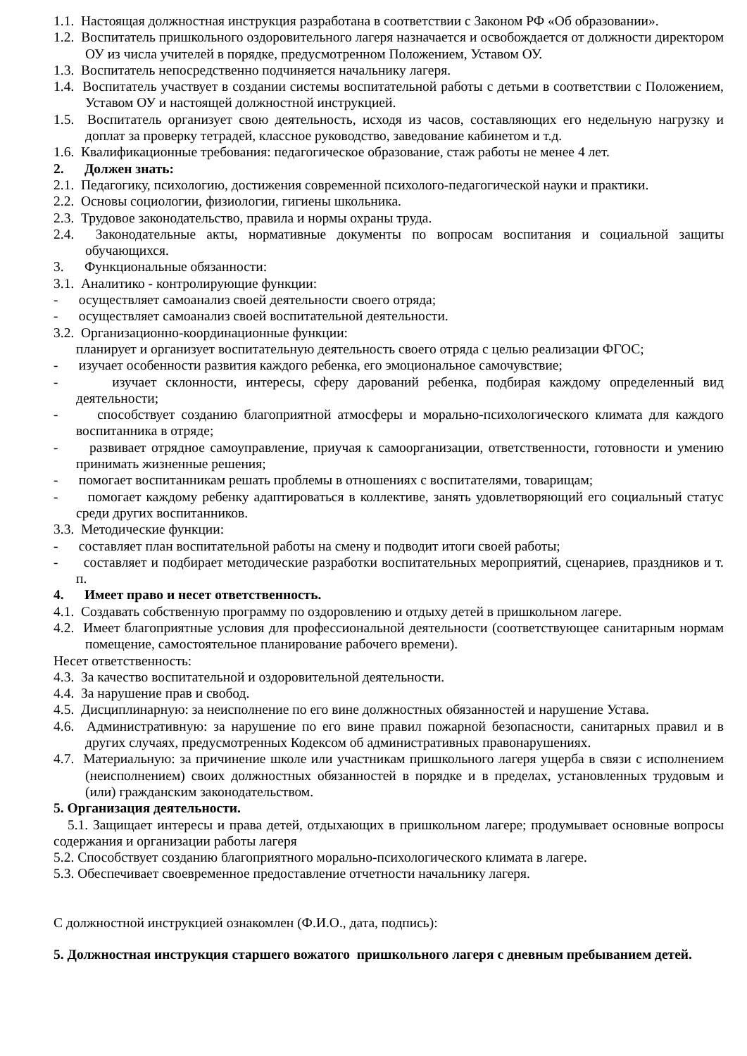1.1. Настоящая должностная инструкция разработана в соответствии с Законом РФ «Об образовании».
1.2. Воспитатель пришкольного оздоровительного лагеря назначается и освобождается от должности директором ОУ из числа учителей в порядке, предусмотренном Положением, Уставом ОУ.
1.3. Воспитатель непосредственно подчиняется начальнику лагеря.
1.4. Воспитатель участвует в создании системы воспитательной работы с детьми в соответствии с Положением, Уставом ОУ и настоящей должностной инструкцией.
1.5. Воспитатель организует свою деятельность, исходя из часов, составляющих его недельную нагрузку и доплат за проверку тетрадей, классное руководство, заведование кабинетом и т.д.
1.6. Квалификационные требования: педагогическое образование, стаж работы не менее 4 лет.
2. Должен знать:
2.1. Педагогику, психологию, достижения современной психолого-педагогической науки и практики.
2.2. Основы социологии, физиологии, гигиены школьника.
2.3. Трудовое законодательство, правила и нормы охраны труда.
2.4. Законодательные акты, нормативные документы по вопросам воспитания и социальной защиты обучающихся.
3. Функциональные обязанности:
3.1. Аналитико - контролирующие функции:
- осуществляет самоанализ своей деятельности своего отряда;
- осуществляет самоанализ своей воспитательной деятельности.
3.2. Организационно-координационные функции:
планирует и организует воспитательную деятельность своего отряда с целью реализации ФГОС;
- изучает особенности развития каждого ребенка, его эмоциональное самочувствие;
- изучает склонности, интересы, сферу дарований ребенка, подбирая каждому определенный вид деятельности;
- способствует созданию благоприятной атмосферы и морально-психологического климата для каждого воспитанника в отряде;
- развивает отрядное самоуправление, приучая к самоорганизации, ответственности, готовности и умению принимать жизненные решения;
- помогает воспитанникам решать проблемы в отношениях с воспитателями, товарищам;
- помогает каждому ребенку адаптироваться в коллективе, занять удовлетворяющий его социальный статус среди других воспитанников.
3.3. Методические функции:
- составляет план воспитательной работы на смену и подводит итоги своей работы;
- составляет и подбирает методические разработки воспитательных мероприятий, сценариев, праздников и т. п.
4. Имеет право и несет ответственность.
4.1. Создавать собственную программу по оздоровлению и отдыху детей в пришкольном лагере.
4.2. Имеет благоприятные условия для профессиональной деятельности (соответствующее санитарным нормам помещение, самостоятельное планирование рабочего времени).
Несет ответственность:
4.3. За качество воспитательной и оздоровительной деятельности.
4.4. За нарушение прав и свобод.
4.5. Дисциплинарную: за неисполнение по его вине должностных обязанностей и нарушение Устава.
4.6. Административную: за нарушение по его вине правил пожарной безопасности, санитарных правил и в других случаях, предусмотренных Кодексом об административных правонарушениях.
4.7. Материальную: за причинение школе или участникам пришкольного лагеря ущерба в связи с исполнением (неисполнением) своих должностных обязанностей в порядке и в пределах, установленных трудовым и (или) гражданским законодательством.
5. Организация деятельности.
5.1. Защищает интересы и права детей, отдыхающих в пришкольном лагере; продумывает основные вопросы содержания и организации работы лагеря
5.2. Способствует созданию благоприятного морально-психологического климата в лагере.
5.3. Обеспечивает своевременное предоставление отчетности начальнику лагеря.
С должностной инструкцией ознакомлен (Ф.И.О., дата, подпись):
5. Должностная инструкция старшего вожатого пришкольного лагеря с дневным пребыванием детей.